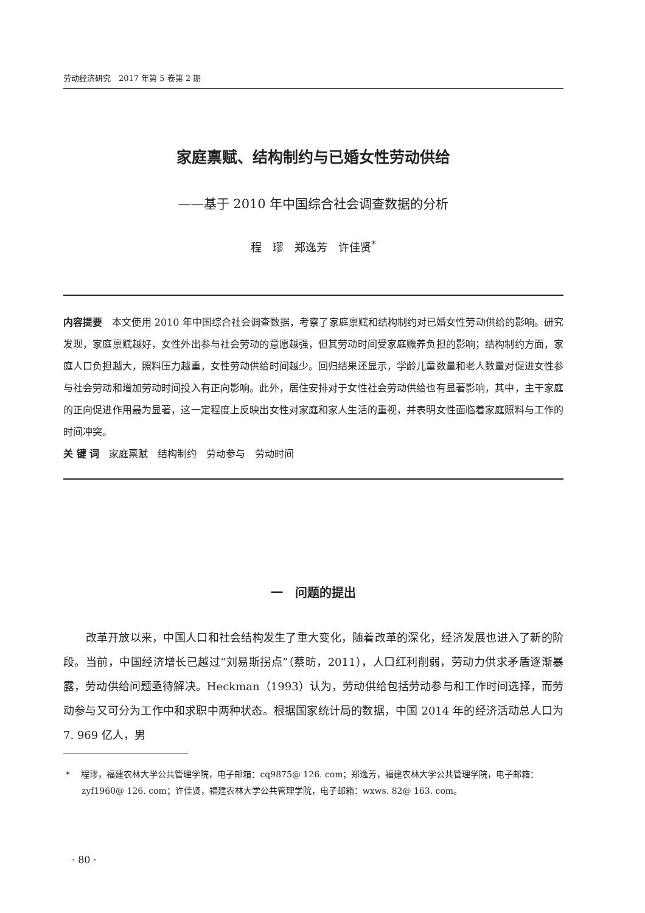劳动经济研究　2017 年第 5 卷第 2 期
家庭禀赋、结构制约与已婚女性劳动供给
——基于 2010 年中国综合社会调查数据的分析
程　璆　郑逸芳　许佳贤<sup>*</sup>
内容提要　本文使用 2010 年中国综合社会调查数据，考察了家庭禀赋和结构制约对已婚女性劳动供给的影响。研究发现，家庭禀赋越好，女性外出参与社会劳动的意愿越强，但其劳动时间受家庭赡养负担的影响；结构制约方面，家庭人口负担越大，照料压力越重，女性劳动供给时间越少。回归结果还显示，学龄儿童数量和老人数量对促进女性参与社会劳动和增加劳动时间投入有正向影响。此外，居住安排对于女性社会劳动供给也有显著影响，其中，主干家庭的正向促进作用最为显著，这一定程度上反映出女性对家庭和家人生活的重视，并表明女性面临着家庭照料与工作的时间冲突。
关 键 词　家庭禀赋　结构制约　劳动参与　劳动时间
一　问题的提出
　　改革开放以来，中国人口和社会结构发生了重大变化，随着改革的深化，经济发展也进入了新的阶段。当前，中国经济增长已越过“刘易斯拐点”（蔡昉，2011），人口红利削弱，劳动力供求矛盾逐渐暴露，劳动供给问题亟待解决。Heckman（1993）认为，劳动供给包括劳动参与和工作时间选择，而劳动参与又可分为工作中和求职中两种状态。根据国家统计局的数据，中国 2014 年的经济活动总人口为 7. 969 亿人，男
* 　程璆，福建农林大学公共管理学院，电子邮箱：cq9875@ 126. com；郑逸芳，福建农林大学公共管理学院，电子邮箱：zyf1960@ 126. com；许佳贤，福建农林大学公共管理学院，电子邮箱：wxws. 82@ 163. com。
· 80 ·